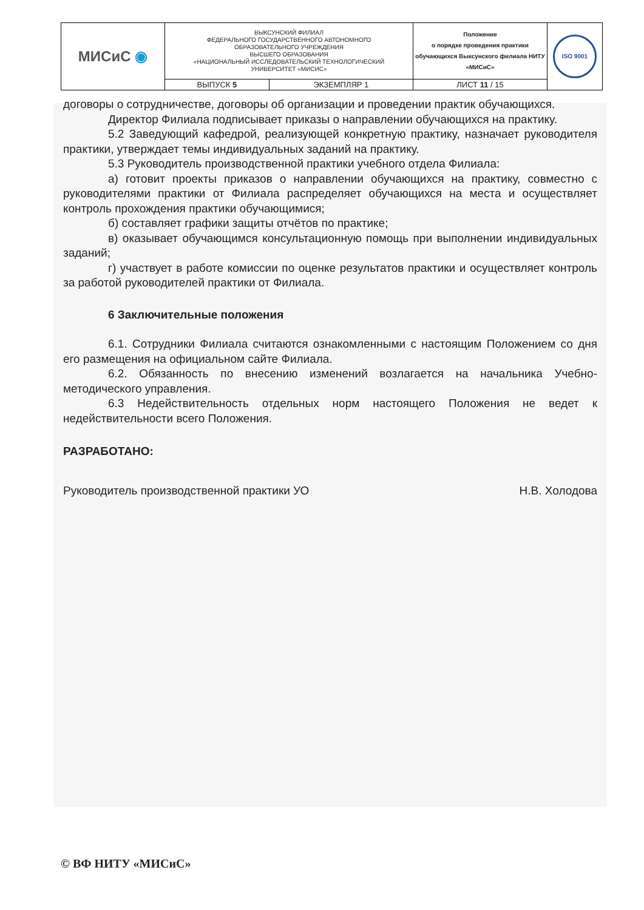| МИСиС ◉ | ВЫКСУНСКИЙ ФИЛИАЛ ФЕДЕРАЛЬНОГО ГОСУДАРСТВЕННОГО АВТОНОМНОГО ОБРАЗОВАТЕЛЬНОГО УЧРЕЖДЕНИЯ ВЫСШЕГО ОБРАЗОВАНИЯ «НАЦИОНАЛЬНЫЙ ИССЛЕДОВАТЕЛЬСКИЙ ТЕХНОЛОГИЧЕСКИЙ УНИВЕРСИТЕТ «МИСИС» | | Положение о порядке проведения практики обучающихся Выксунского филиала НИТУ «МИСиС» | ISO 9001 |
| | ВЫПУСК 5 | ЭКЗЕМПЛЯР 1 | ЛИСТ 11 / 15 | |
договоры о сотрудничестве, договоры об организации и проведении практик обучающихся.
Директор Филиала подписывает приказы о направлении обучающихся на практику.
5.2 Заведующий кафедрой, реализующей конкретную практику, назначает руководителя практики, утверждает темы индивидуальных заданий на практику.
5.3 Руководитель производственной практики учебного отдела Филиала:
а) готовит проекты приказов о направлении обучающихся на практику, совместно с руководителями практики от Филиала распределяет обучающихся на места и осуществляет контроль прохождения практики обучающимися;
б) составляет графики защиты отчётов по практике;
в) оказывает обучающимся консультационную помощь при выполнении индивидуальных заданий;
г) участвует в работе комиссии по оценке результатов практики и осуществляет контроль за работой руководителей практики от Филиала.
6 Заключительные положения
6.1. Сотрудники Филиала считаются ознакомленными с настоящим Положением со дня его размещения на официальном сайте Филиала.
6.2. Обязанность по внесению изменений возлагается на начальника Учебно-методического управления.
6.3 Недействительность отдельных норм настоящего Положения не ведет к недействительности всего Положения.
РАЗРАБОТАНО:
Руководитель производственной практики УО Н.В. Холодова
© ВФ НИТУ «МИСиС»